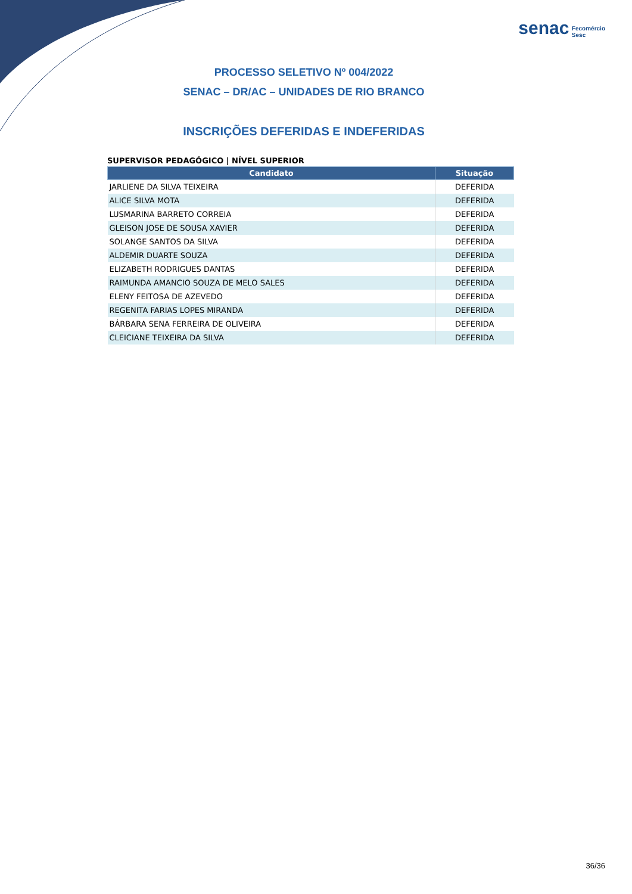senac Fecomércio
Sesc
PROCESSO SELETIVO Nº 004/2022
SENAC – DR/AC – UNIDADES DE RIO BRANCO
INSCRIÇÕES DEFERIDAS E INDEFERIDAS
SUPERVISOR PEDAGÓGICO | NÍVEL SUPERIOR
| Candidato | Situação |
| --- | --- |
| JARLIENE DA SILVA TEIXEIRA | DEFERIDA |
| ALICE SILVA MOTA | DEFERIDA |
| LUSMARINA BARRETO CORREIA | DEFERIDA |
| GLEISON JOSE DE SOUSA XAVIER | DEFERIDA |
| SOLANGE SANTOS DA SILVA | DEFERIDA |
| ALDEMIR DUARTE SOUZA | DEFERIDA |
| ELIZABETH RODRIGUES DANTAS | DEFERIDA |
| RAIMUNDA AMANCIO SOUZA DE MELO SALES | DEFERIDA |
| ELENY FEITOSA DE AZEVEDO | DEFERIDA |
| REGENITA FARIAS LOPES MIRANDA | DEFERIDA |
| BÁRBARA SENA FERREIRA DE OLIVEIRA | DEFERIDA |
| CLEICIANE TEIXEIRA DA SILVA | DEFERIDA |
36/36